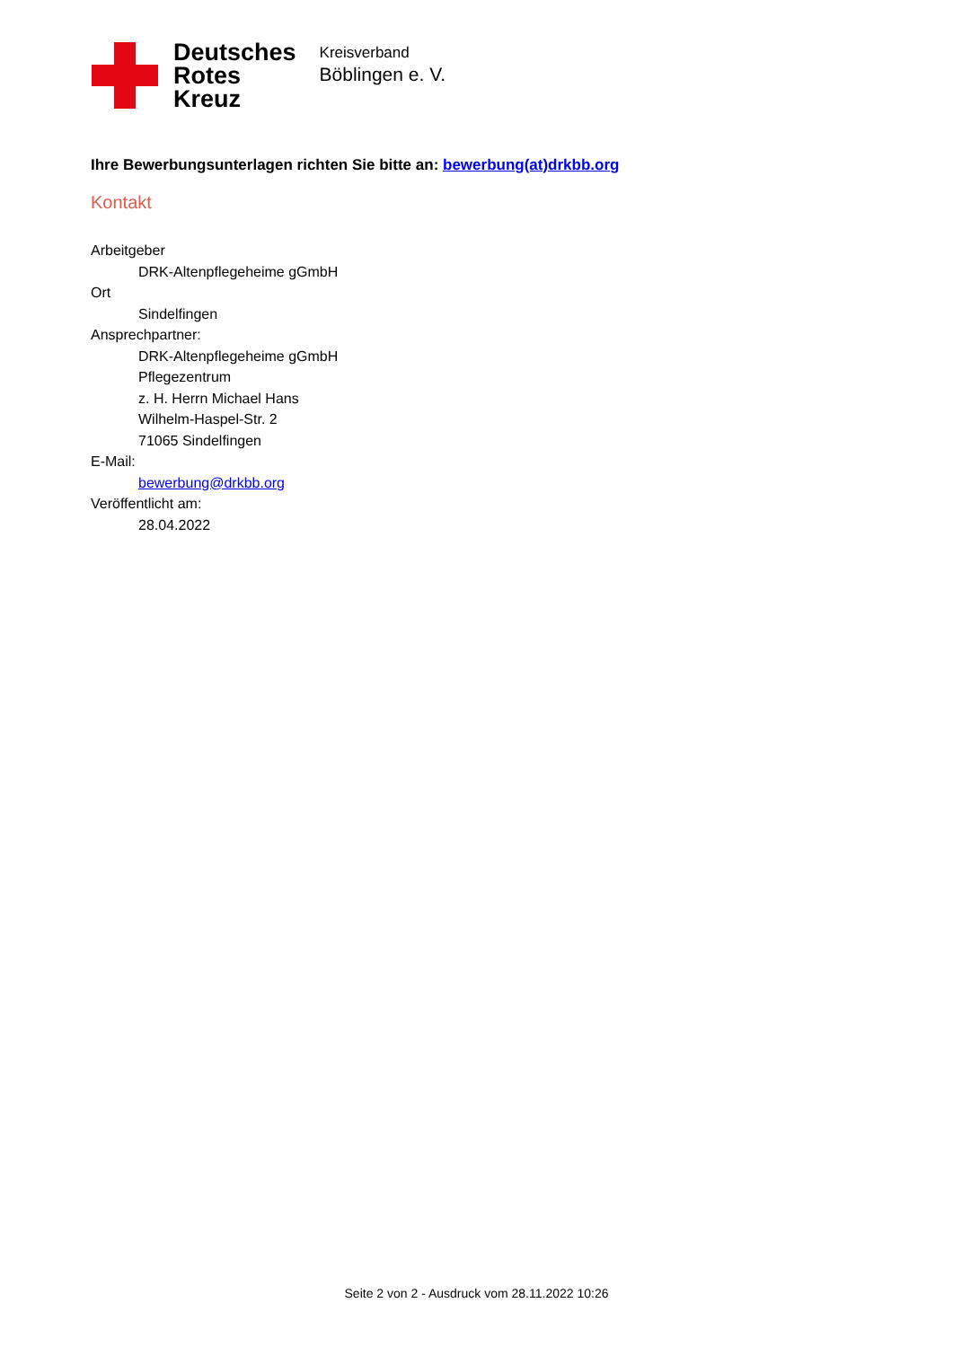Deutsches
Rotes
Kreuz
Kreisverband
Böblingen e. V.
Ihre Bewerbungsunterlagen richten Sie bitte an: bewerbung(at)drkbb.org
Kontakt
Arbeitgeber
DRK-Altenpflegeheime gGmbH
Ort
Sindelfingen
Ansprechpartner:
DRK-Altenpflegeheime gGmbH
Pflegezentrum
z. H. Herrn Michael Hans
Wilhelm-Haspel-Str. 2
71065 Sindelfingen
E-Mail:
bewerbung@drkbb.org
Veröffentlicht am:
28.04.2022
Seite 2 von 2 - Ausdruck vom 28.11.2022 10:26